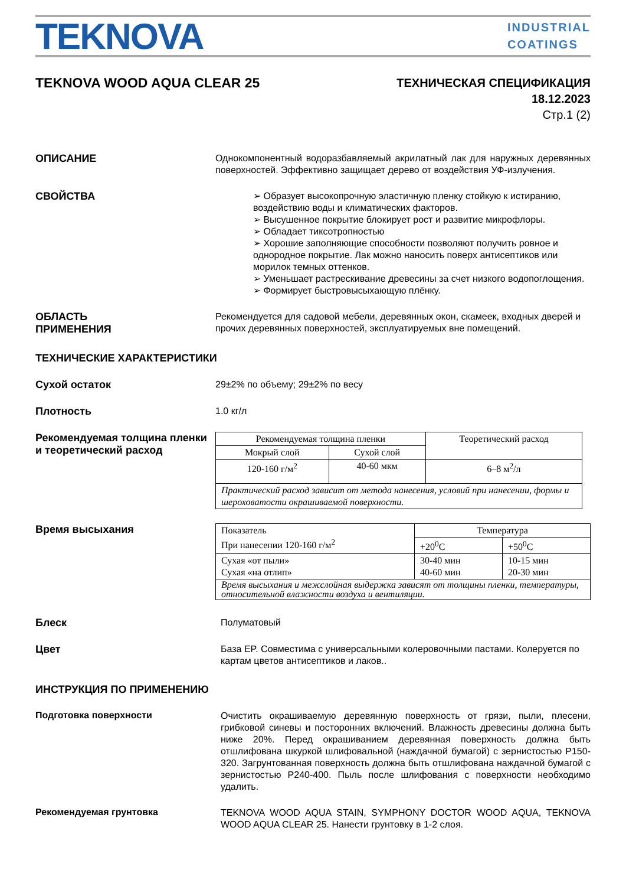TEKNOVA
INDUSTRIAL
COATINGS
TEKNOVA WOOD AQUA CLEAR 25
ТЕХНИЧЕСКАЯ СПЕЦИФИКАЦИЯ
18.12.2023
Стр.1 (2)
ОПИСАНИЕ
Однокомпонентный водоразбавляемый акрилатный лак для наружных деревянных поверхностей. Эффективно защищает дерево от воздействия УФ-излучения.
СВОЙСТВА
➢ Образует высокопрочную эластичную пленку стойкую к истиранию, воздействию воды и климатических факторов.
➢ Высушенное покрытие блокирует рост и развитие микрофлоры.
➢ Обладает тиксотропностью
➢ Хорошие заполняющие способности позволяют получить ровное и однородное покрытие. Лак можно наносить поверх антисептиков или морилок темных оттенков.
➢ Уменьшает растрескивание древесины за счет низкого водопоглощения.
➢ Формирует быстровысыхающую плёнку.
ОБЛАСТЬ
ПРИМЕНЕНИЯ
Рекомендуется для садовой мебели, деревянных окон, скамеек, входных дверей и прочих деревянных поверхностей, эксплуатируемых вне помещений.
ТЕХНИЧЕСКИЕ ХАРАКТЕРИСТИКИ
Сухой остаток
29±2% по объему; 29±2% по весу
Плотность
1.0 кг/л
Рекомендуемая толщина пленки и теоретический расход
| Рекомендуемая толщина пленки | | Теоретический расход |
| Мокрый слой | Сухой слой | |
| 120-160 г/м<sup>2</sup> | 40-60 мкм | 6–8 м<sup>2</sup>/л |
| Практический расход зависит от метода нанесения, условий при нанесении, формы и шероховатости окрашиваемой поверхности. | | |
Время высыхания
| Показатель При нанесении 120-160 г/м<sup>2</sup> | Температура | |
| | +20<sup>0</sup>C | +50<sup>0</sup>C |
| Сухая «от пыли» Сухая «на отлип» | 30-40 мин 40-60 мин | 10-15 мин 20-30 мин |
| Время высыхания и межслойная выдержка зависят от толщины пленки, температуры, относительной влажности воздуха и вентиляции. | | |
Блеск
Полуматовый
Цвет
База EP. Совместима с универсальными колеровочными пастами. Колеруется по картам цветов антисептиков и лаков..
ИНСТРУКЦИЯ ПО ПРИМЕНЕНИЮ
Подготовка поверхности
Очистить окрашиваемую деревянную поверхность от грязи, пыли, плесени, грибковой синевы и посторонних включений. Влажность древесины должна быть ниже 20%. Перед окрашиванием деревянная поверхность должна быть отшлифована шкуркой шлифовальной (наждачной бумагой) с зернистостью Р150- 320. Загрунтованная поверхность должна быть отшлифована наждачной бумагой с зернистостью Р240-400. Пыль после шлифования с поверхности необходимо удалить.
Рекомендуемая грунтовка
TEKNOVA WOOD AQUA STAIN, SYMPHONY DOCTOR WOOD AQUA, TEKNOVA WOOD AQUA CLEAR 25. Нанести грунтовку в 1-2 слоя.